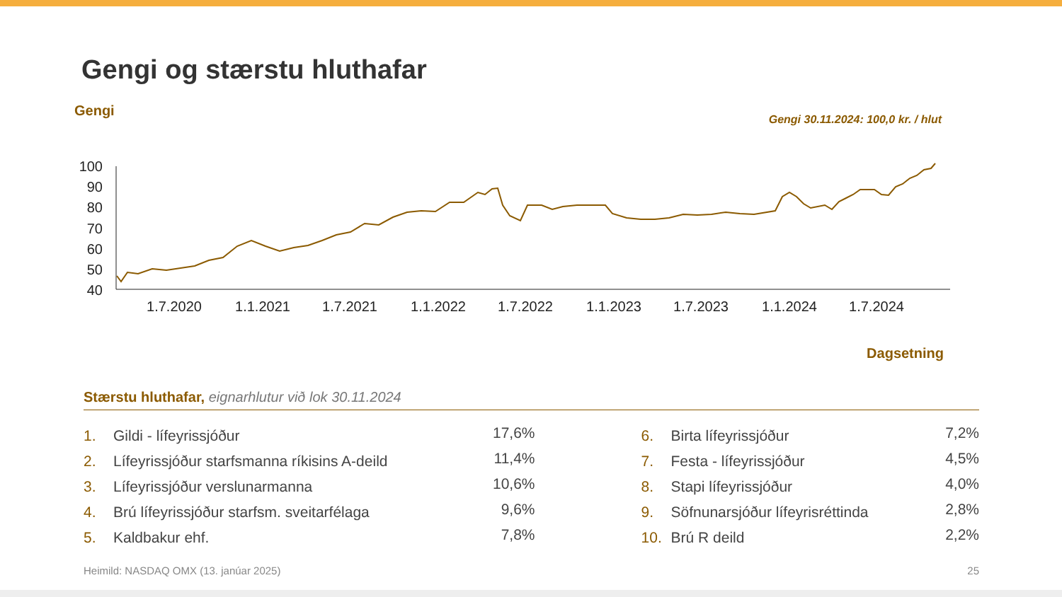Gengi og stærstu hluthafar
100
90
80
70
60
50
40
1.7.2020
1.1.2021
1.7.2021
1.1.2022
1.7.2022
1.1.2023
1.7.2023
1.1.2024
1.7.2024
Gengi
Gengi 30.11.2024: 100,0 kr. / hlut
Dagsetning
Stærstu hluthafar, eignarhlutur við lok 30.11.2024
| 1. | Gildi - lífeyrissjóður | 17,6% | | 6. | Birta lífeyrissjóður | 7,2% |
| 2. | Lífeyrissjóður starfsmanna ríkisins A-deild | 11,4% | | 7. | Festa - lífeyrissjóður | 4,5% |
| 3. | Lífeyrissjóður verslunarmanna | 10,6% | | 8. | Stapi lífeyrissjóður | 4,0% |
| 4. | Brú lífeyrissjóður starfsm. sveitarfélaga | 9,6% | | 9. | Söfnunarsjóður lífeyrisréttinda | 2,8% |
| 5. | Kaldbakur ehf. | 7,8% | | 10. | Brú R deild | 2,2% |
Heimild: NASDAQ OMX (13. janúar 2025) 25